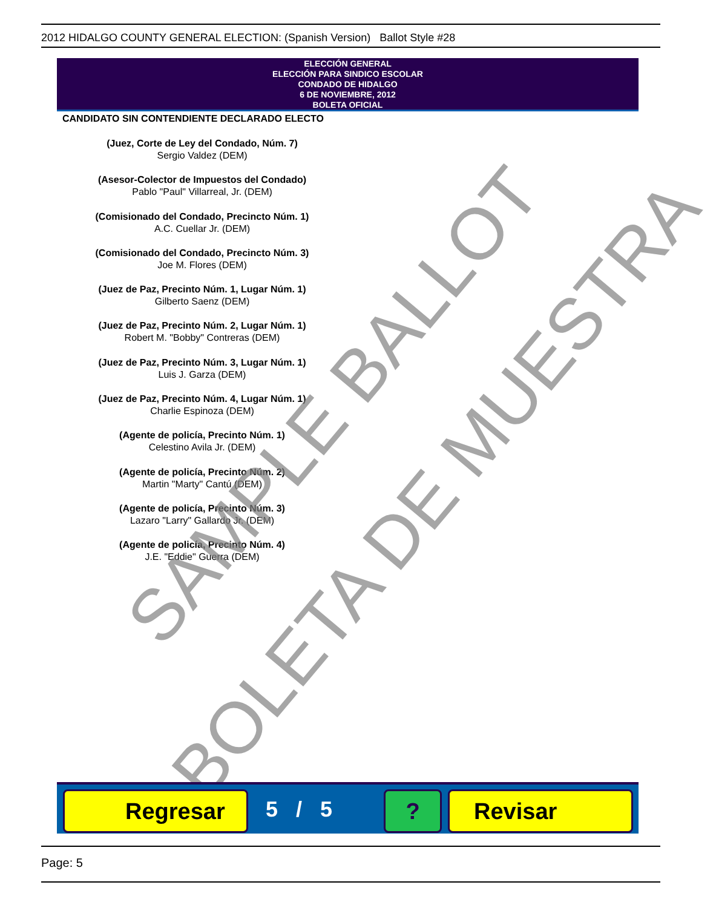2012 HIDALGO COUNTY GENERAL ELECTION: (Spanish Version) Ballot Style #28
ELECCIÓN GENERAL
ELECCIÓN PARA SINDICO ESCOLAR
CONDADO DE HIDALGO
6 DE NOVIEMBRE, 2012
BOLETA OFICIAL
CANDIDATO SIN CONTENDIENTE DECLARADO ELECTO
(Juez, Corte de Ley del Condado, Núm. 7)
Sergio Valdez (DEM)
(Asesor-Colector de Impuestos del Condado)
Pablo "Paul" Villarreal, Jr. (DEM)
(Comisionado del Condado, Precincto Núm. 1)
A.C. Cuellar Jr. (DEM)
(Comisionado del Condado, Precincto Núm. 3)
Joe M. Flores (DEM)
(Juez de Paz, Precinto Núm. 1, Lugar Núm. 1)
Gilberto Saenz (DEM)
(Juez de Paz, Precinto Núm. 2, Lugar Núm. 1)
Robert M. "Bobby" Contreras (DEM)
(Juez de Paz, Precinto Núm. 3, Lugar Núm. 1)
Luis J. Garza (DEM)
(Juez de Paz, Precinto Núm. 4, Lugar Núm. 1)
Charlie Espinoza (DEM)
(Agente de policía, Precinto Núm. 1)
Celestino Avila Jr. (DEM)
(Agente de policía, Precinto Núm. 2)
Martin "Marty" Cantú (DEM)
(Agente de policía, Precinto Núm. 3)
Lazaro "Larry" Gallardo Jr. (DEM)
(Agente de policía, Precinto Núm. 4)
J.E. "Eddie" Guerra (DEM)
SAMPLE BALLOT
BOLETA DE MUESTRA
Regresar 5 / 5 ? Revisar
Page: 5